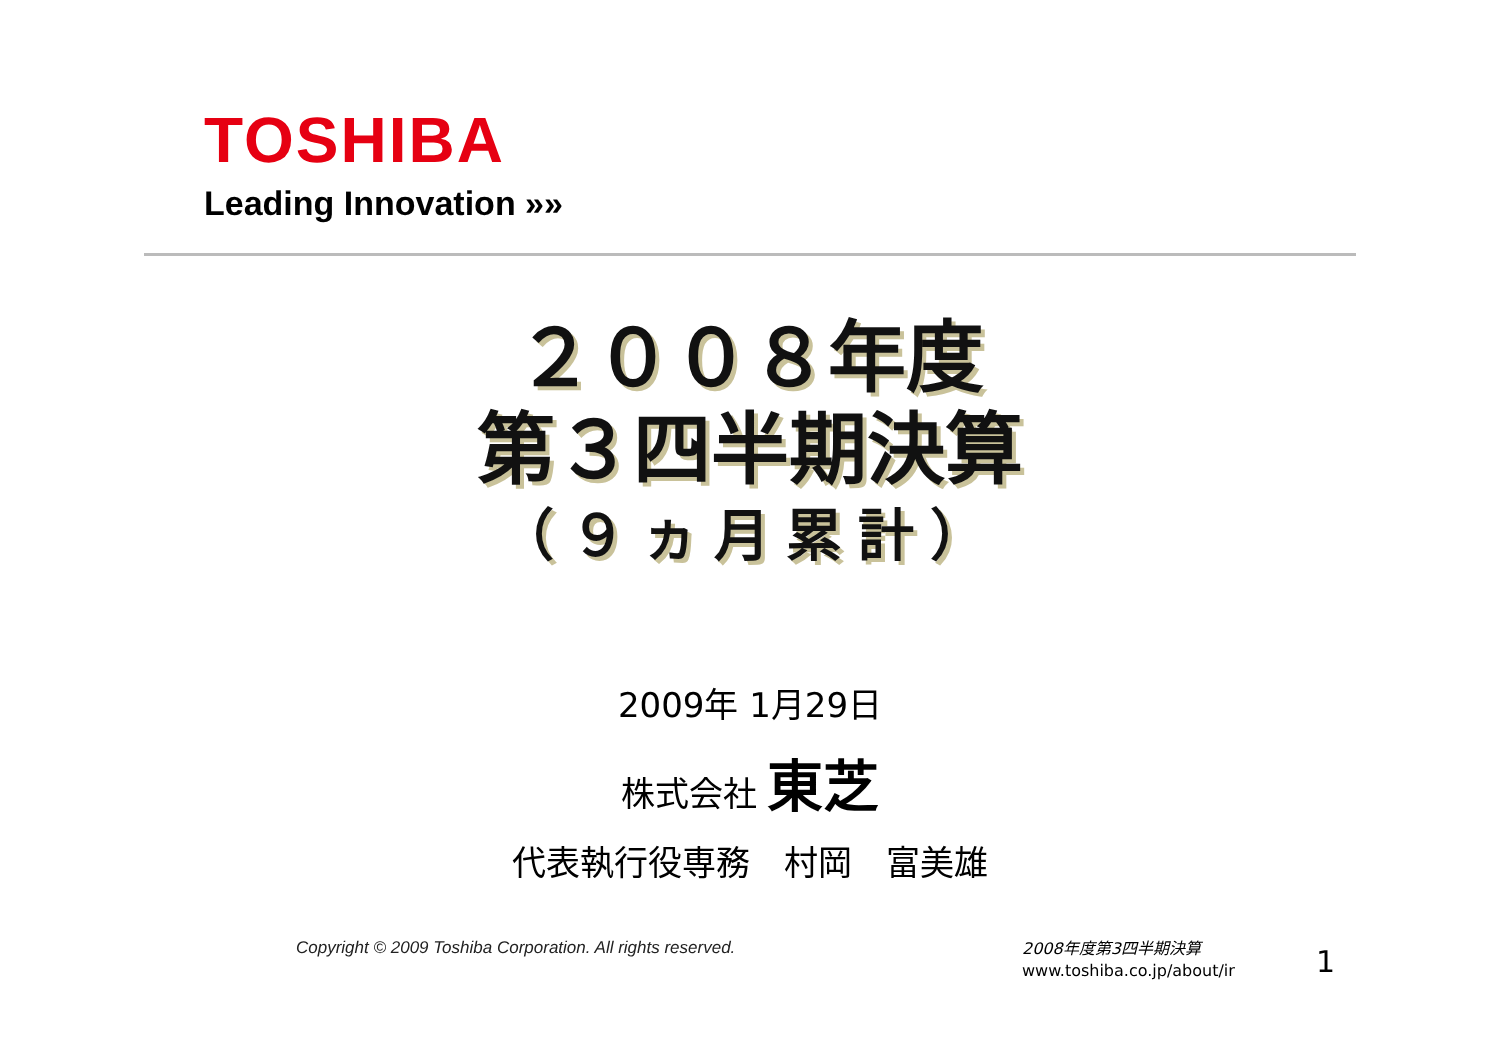TOSHIBA
Leading Innovation »»
２００８年度
第３四半期決算
（９ヵ月累計）
2009年 1月29日
株式会社 東芝
代表執行役専務　村岡　富美雄
Copyright © 2009 Toshiba Corporation. All rights reserved.
2008年度第3四半期決算
www.toshiba.co.jp/about/ir
1